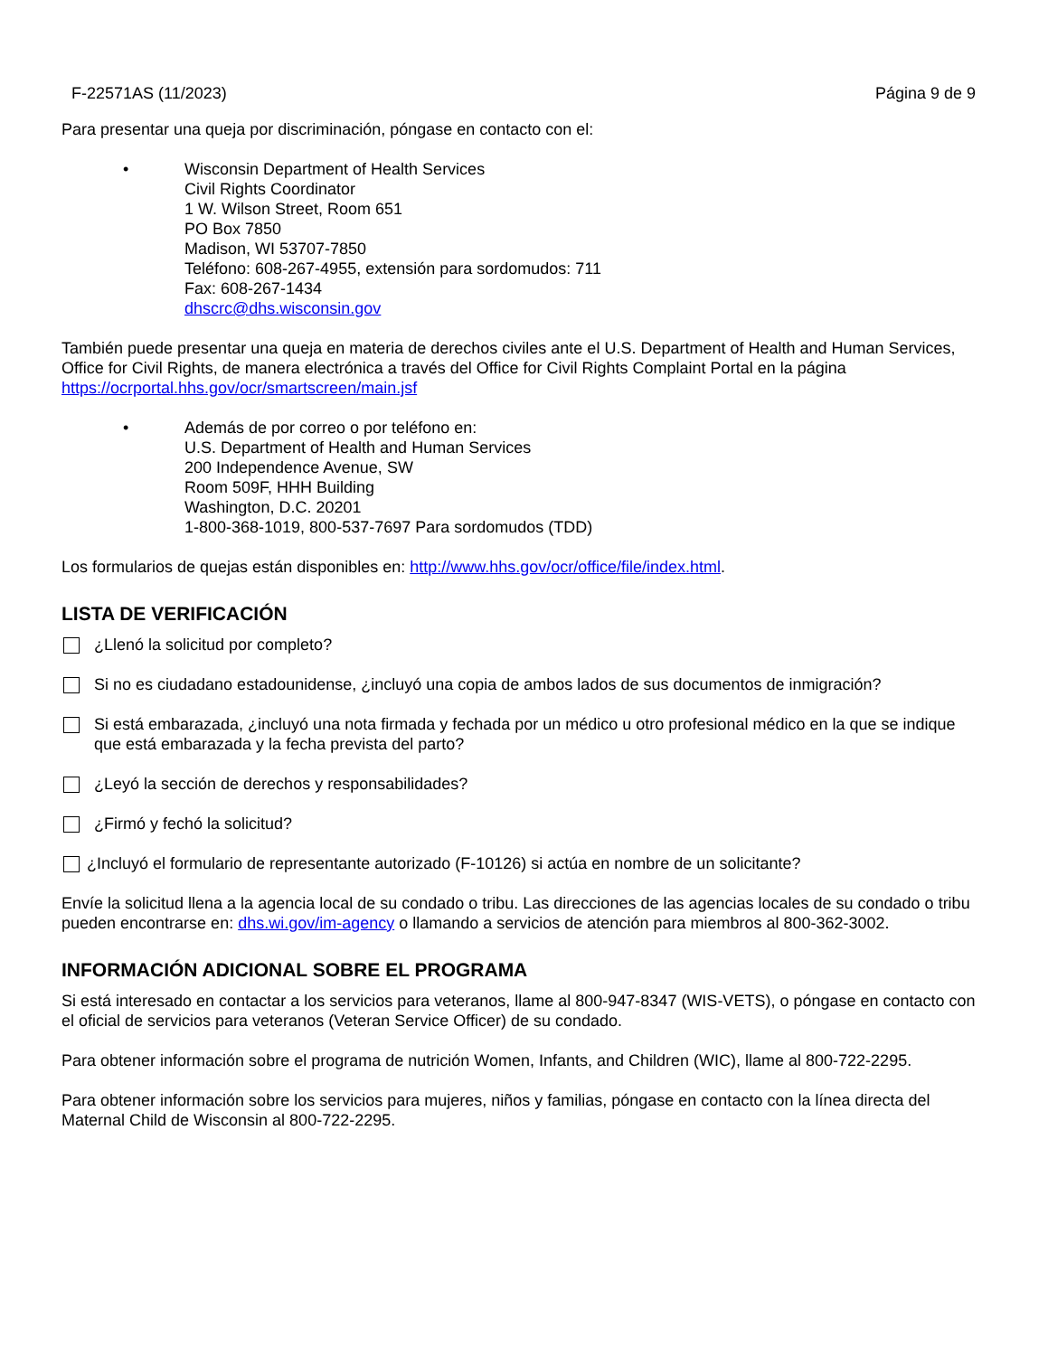F-22571AS (11/2023) Página 9 de 9
Para presentar una queja por discriminación, póngase en contacto con el:
• Wisconsin Department of Health Services
Civil Rights Coordinator
1 W. Wilson Street, Room 651
PO Box 7850
Madison, WI 53707-7850
Teléfono: 608-267-4955, extensión para sordomudos: 711
Fax: 608-267-1434
dhscrc@dhs.wisconsin.gov
También puede presentar una queja en materia de derechos civiles ante el U.S. Department of Health and Human Services, Office for Civil Rights, de manera electrónica a través del Office for Civil Rights Complaint Portal en la página https://ocrportal.hhs.gov/ocr/smartscreen/main.jsf
• Además de por correo o por teléfono en:
U.S. Department of Health and Human Services
200 Independence Avenue, SW
Room 509F, HHH Building
Washington, D.C. 20201
1-800-368-1019, 800-537-7697 Para sordomudos (TDD)
Los formularios de quejas están disponibles en: http://www.hhs.gov/ocr/office/file/index.html.
LISTA DE VERIFICACIÓN
¿Llenó la solicitud por completo?
Si no es ciudadano estadounidense, ¿incluyó una copia de ambos lados de sus documentos de inmigración?
Si está embarazada, ¿incluyó una nota firmada y fechada por un médico u otro profesional médico en la que se indique que está embarazada y la fecha prevista del parto?
¿Leyó la sección de derechos y responsabilidades?
¿Firmó y fechó la solicitud?
¿Incluyó el formulario de representante autorizado (F-10126) si actúa en nombre de un solicitante?
Envíe la solicitud llena a la agencia local de su condado o tribu. Las direcciones de las agencias locales de su condado o tribu pueden encontrarse en: dhs.wi.gov/im-agency o llamando a servicios de atención para miembros al 800-362-3002.
INFORMACIÓN ADICIONAL SOBRE EL PROGRAMA
Si está interesado en contactar a los servicios para veteranos, llame al 800-947-8347 (WIS-VETS), o póngase en contacto con el oficial de servicios para veteranos (Veteran Service Officer) de su condado.
Para obtener información sobre el programa de nutrición Women, Infants, and Children (WIC), llame al 800-722-2295.
Para obtener información sobre los servicios para mujeres, niños y familias, póngase en contacto con la línea directa del Maternal Child de Wisconsin al 800-722-2295.